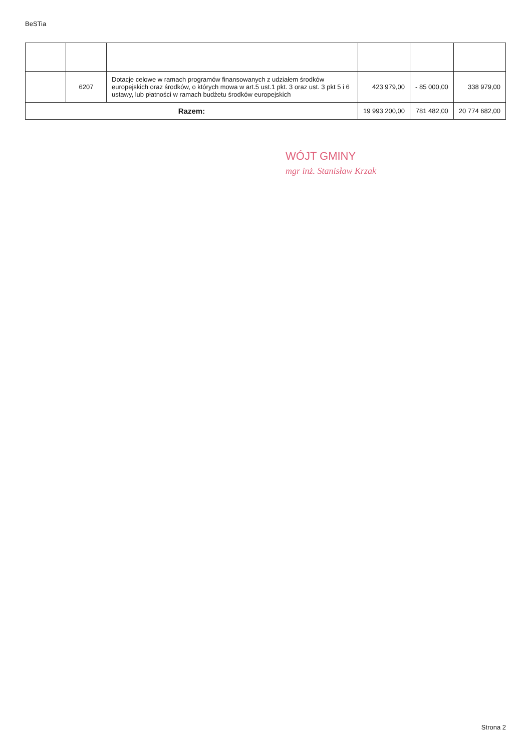BeSTia
| | 6207 | Dotacje celowe w ramach programów finansowanych z udziałem środków europejskich oraz środków, o których mowa w art.5 ust.1 pkt. 3 oraz ust. 3 pkt 5 i 6 ustawy, lub płatności w ramach budżetu środków europejskich | 423 979,00 | - 85 000,00 | 338 979,00 |
| Razem: | | | 19 993 200,00 | 781 482,00 | 20 774 682,00 |
WÓJT GMINY
mgr inż. Stanisław Krzak
Strona 2